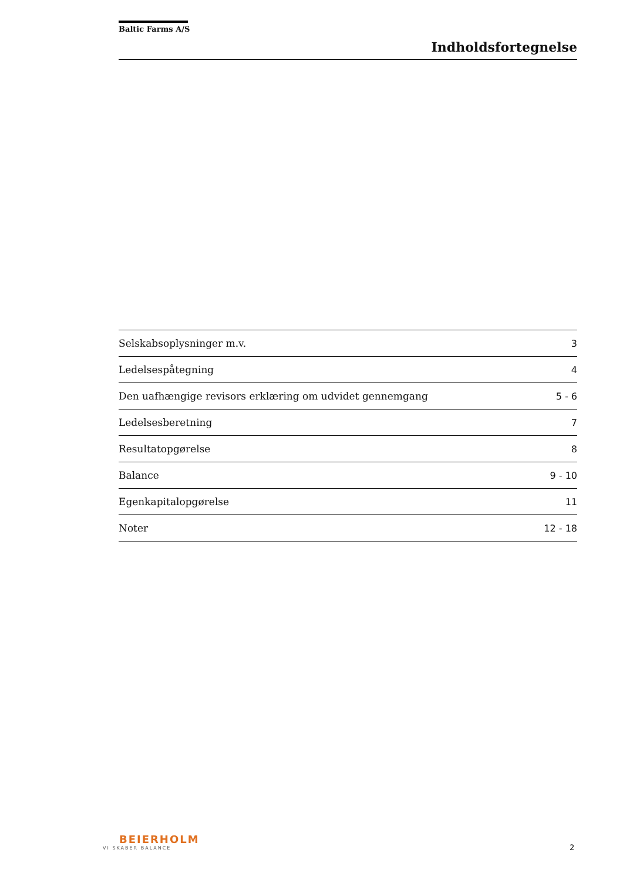Baltic Farms A/S
Indholdsfortegnelse
| Selskabsoplysninger m.v. | 3 |
| Ledelsespåtegning | 4 |
| Den uafhængige revisors erklæring om udvidet gennemgang | 5 - 6 |
| Ledelsesberetning | 7 |
| Resultatopgørelse | 8 |
| Balance | 9 - 10 |
| Egenkapitalopgørelse | 11 |
| Noter | 12 - 18 |
BEIERHOLM
VI SKABER BALANCE
2